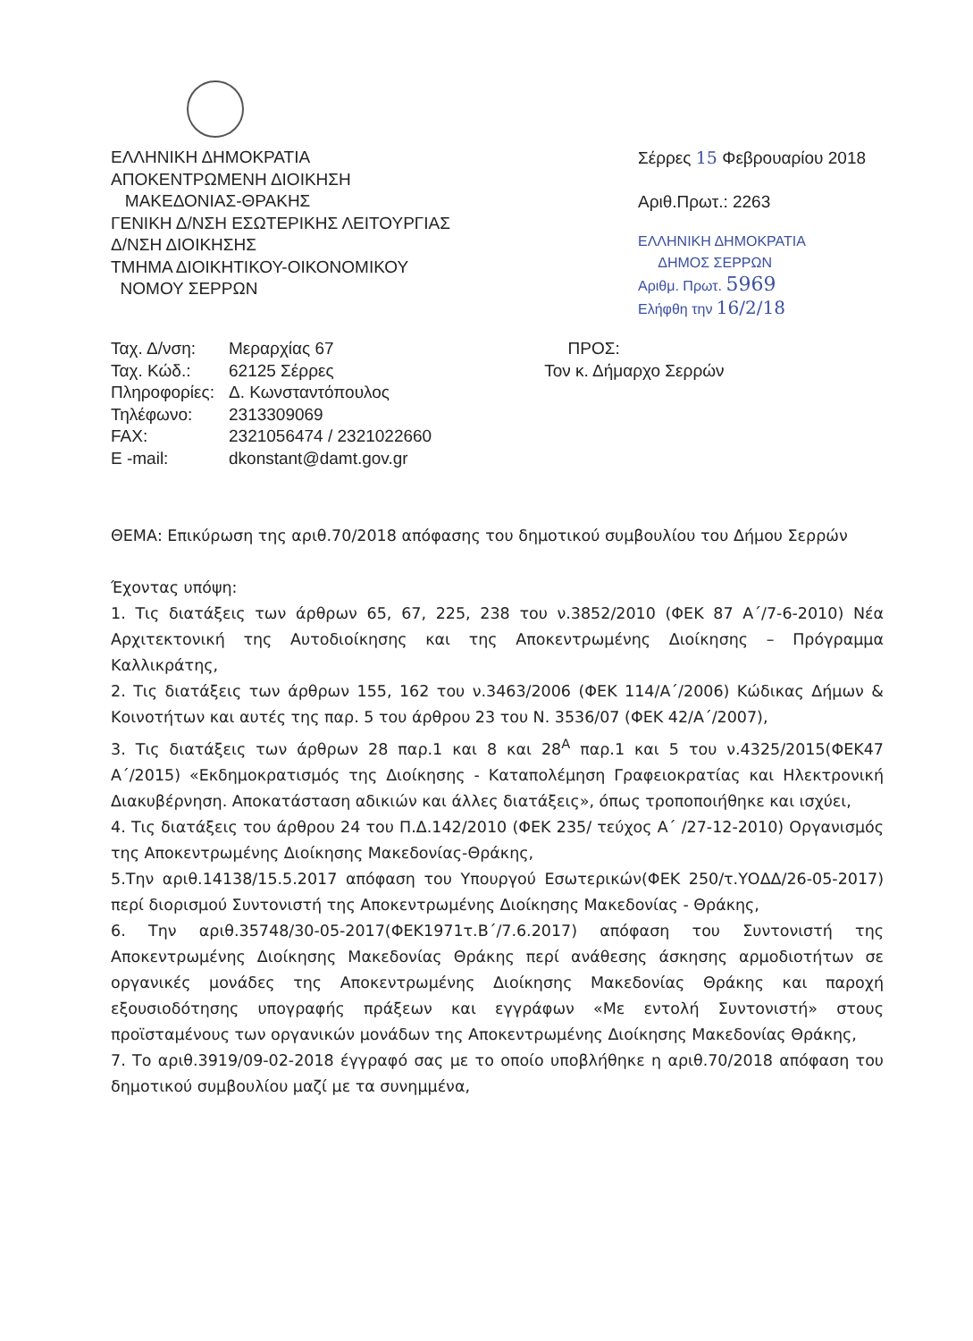ΕΛΛΗΝΙΚΗ ΔΗΜΟΚΡΑΤΙΑ
ΑΠΟΚΕΝΤΡΩΜΕΝΗ ΔΙΟΙΚΗΣΗ
ΜΑΚΕΔΟΝΙΑΣ-ΘΡΑΚΗΣ
ΓΕΝΙΚΗ Δ/ΝΣΗ ΕΣΩΤΕΡΙΚΗΣ ΛΕΙΤΟΥΡΓΙΑΣ
Δ/ΝΣΗ ΔΙΟΙΚΗΣΗΣ
ΤΜΗΜΑ ΔΙΟΙΚΗΤΙΚΟΥ-ΟΙΚΟΝΟΜΙΚΟΥ
ΝΟΜΟΥ ΣΕΡΡΩΝ
Σέρρες 15 Φεβρουαρίου 2018
Αριθ.Πρωτ.: 2263
ΕΛΛΗΝΙΚΗ ΔΗΜΟΚΡΑΤΙΑ
ΔΗΜΟΣ ΣΕΡΡΩΝ
Αριθμ. Πρωτ. 5969
Ελήφθη την 16/2/18
| Ταχ. Δ/νση: | Μεραρχίας 67 |
| Ταχ. Κώδ.: | 62125 Σέρρες |
| Πληροφορίες: | Δ. Κωνσταντόπουλος |
| Τηλέφωνο: | 2313309069 |
| FAX: | 2321056474 / 2321022660 |
| E -mail: | dkonstant@damt.gov.gr |
ΠΡΟΣ:
Τον κ. Δήμαρχο Σερρών
ΘΕΜΑ: Επικύρωση της αριθ.70/2018 απόφασης του δημοτικού συμβουλίου του Δήμου Σερρών
Έχοντας υπόψη:
1. Τις διατάξεις των άρθρων 65, 67, 225, 238 του ν.3852/2010 (ΦΕΚ 87 Α΄/7-6-2010) Νέα Αρχιτεκτονική της Αυτοδιοίκησης και της Αποκεντρωμένης Διοίκησης – Πρόγραμμα Καλλικράτης,
2. Τις διατάξεις των άρθρων 155, 162 του ν.3463/2006 (ΦΕΚ 114/Α΄/2006) Κώδικας Δήμων & Κοινοτήτων και αυτές της παρ. 5 του άρθρου 23 του Ν. 3536/07 (ΦΕΚ 42/Α΄/2007),
3. Τις διατάξεις των άρθρων 28 παρ.1 και 8 και 28<sup>Α</sup> παρ.1 και 5 του ν.4325/2015(ΦΕΚ47 Α΄/2015) «Εκδημοκρατισμός της Διοίκησης - Καταπολέμηση Γραφειοκρατίας και Ηλεκτρονική Διακυβέρνηση. Αποκατάσταση αδικιών και άλλες διατάξεις», όπως τροποποιήθηκε και ισχύει,
4. Τις διατάξεις του άρθρου 24 του Π.Δ.142/2010 (ΦΕΚ 235/ τεύχος Α΄ /27-12-2010) Οργανισμός της Αποκεντρωμένης Διοίκησης Μακεδονίας-Θράκης,
5.Την αριθ.14138/15.5.2017 απόφαση του Υπουργού Εσωτερικών(ΦΕΚ 250/τ.ΥΟΔΔ/26-05-2017) περί διορισμού Συντονιστή της Αποκεντρωμένης Διοίκησης Μακεδονίας - Θράκης,
6. Την αριθ.35748/30-05-2017(ΦΕΚ1971τ.Β΄/7.6.2017) απόφαση του Συντονιστή της Αποκεντρωμένης Διοίκησης Μακεδονίας Θράκης περί ανάθεσης άσκησης αρμοδιοτήτων σε οργανικές μονάδες της Αποκεντρωμένης Διοίκησης Μακεδονίας Θράκης και παροχή εξουσιοδότησης υπογραφής πράξεων και εγγράφων «Με εντολή Συντονιστή» στους προϊσταμένους των οργανικών μονάδων της Αποκεντρωμένης Διοίκησης Μακεδονίας Θράκης,
7. Το αριθ.3919/09-02-2018 έγγραφό σας με το οποίο υποβλήθηκε η αριθ.70/2018 απόφαση του δημοτικού συμβουλίου μαζί με τα συνημμένα,